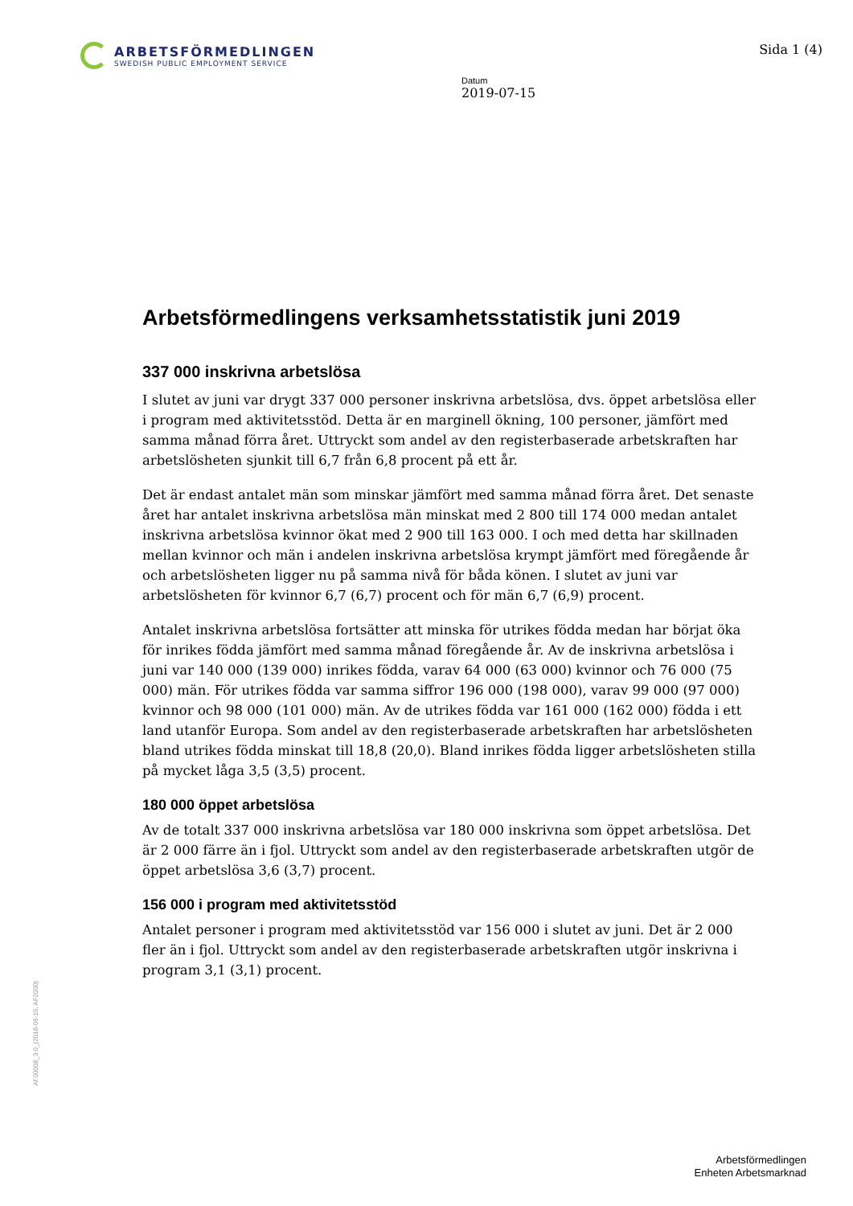ARBETSFÖRMEDLINGEN
SWEDISH PUBLIC EMPLOYMENT SERVICE
Sida 1 (4)
Datum
2019-07-15
Arbetsförmedlingens verksamhetsstatistik juni 2019
337 000 inskrivna arbetslösa
I slutet av juni var drygt 337 000 personer inskrivna arbetslösa, dvs. öppet arbetslösa eller i program med aktivitetsstöd. Detta är en marginell ökning, 100 personer, jämfört med samma månad förra året. Uttryckt som andel av den registerbaserade arbetskraften har arbetslösheten sjunkit till 6,7 från 6,8 procent på ett år.
Det är endast antalet män som minskar jämfört med samma månad förra året. Det senaste året har antalet inskrivna arbetslösa män minskat med 2 800 till 174 000 medan antalet inskrivna arbetslösa kvinnor ökat med 2 900 till 163 000. I och med detta har skillnaden mellan kvinnor och män i andelen inskrivna arbetslösa krympt jämfört med föregående år och arbetslösheten ligger nu på samma nivå för båda könen. I slutet av juni var arbetslösheten för kvinnor 6,7 (6,7) procent och för män 6,7 (6,9) procent.
Antalet inskrivna arbetslösa fortsätter att minska för utrikes födda medan har börjat öka för inrikes födda jämfört med samma månad föregående år. Av de inskrivna arbetslösa i juni var 140 000 (139 000) inrikes födda, varav 64 000 (63 000) kvinnor och 76 000 (75 000) män. För utrikes födda var samma siffror 196 000 (198 000), varav 99 000 (97 000) kvinnor och 98 000 (101 000) män. Av de utrikes födda var 161 000 (162 000) födda i ett land utanför Europa. Som andel av den registerbaserade arbetskraften har arbetslösheten bland utrikes födda minskat till 18,8 (20,0). Bland inrikes födda ligger arbetslösheten stilla på mycket låga 3,5 (3,5) procent.
180 000 öppet arbetslösa
Av de totalt 337 000 inskrivna arbetslösa var 180 000 inskrivna som öppet arbetslösa. Det är 2 000 färre än i fjol. Uttryckt som andel av den registerbaserade arbetskraften utgör de öppet arbetslösa 3,6 (3,7) procent.
156 000 i program med aktivitetsstöd
Antalet personer i program med aktivitetsstöd var 156 000 i slutet av juni. Det är 2 000 fler än i fjol. Uttryckt som andel av den registerbaserade arbetskraften utgör inskrivna i program 3,1 (3,1) procent.
Af 00008_3.0_(2018-06-19, AF2000)
Arbetsförmedlingen
Enheten Arbetsmarknad